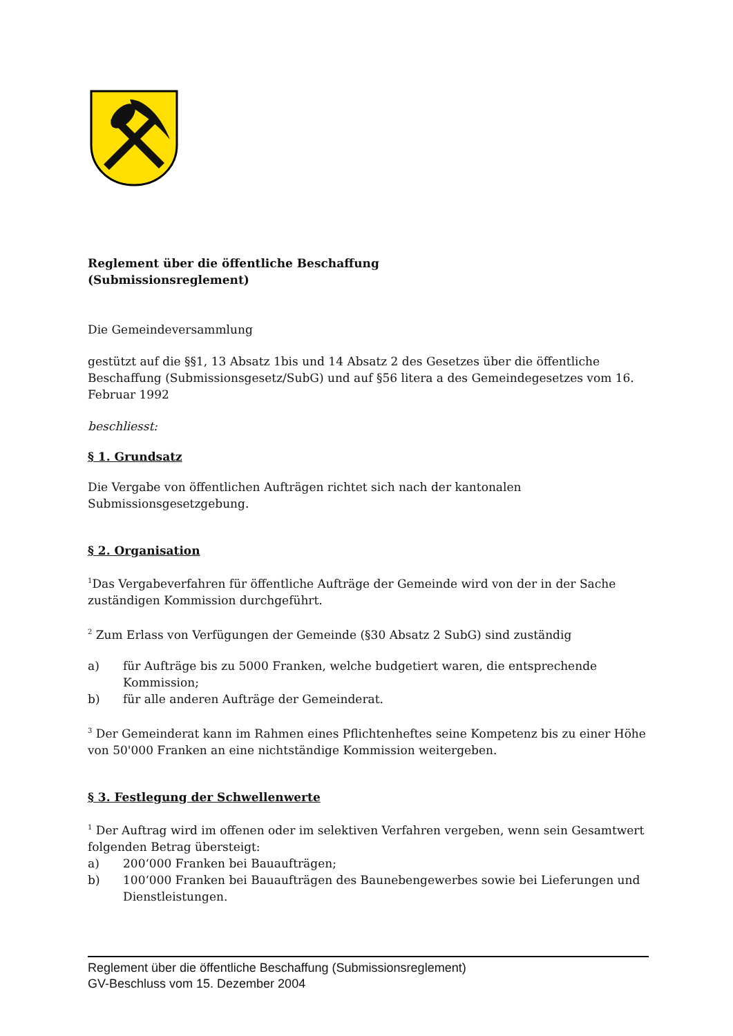Reglement über die öffentliche Beschaffung
(Submissionsreglement)
Die Gemeindeversammlung
gestützt auf die §§1, 13 Absatz 1bis und 14 Absatz 2 des Gesetzes über die öffentliche Beschaffung (Submissionsgesetz/SubG) und auf §56 litera a des Gemeindegesetzes vom 16. Februar 1992
beschliesst:
§ 1. Grundsatz
Die Vergabe von öffentlichen Aufträgen richtet sich nach der kantonalen Submissionsgesetzgebung.
§ 2. Organisation
<sup>1</sup> Das Vergabeverfahren für öffentliche Aufträge der Gemeinde wird von der in der Sache zuständigen Kommission durchgeführt.
<sup>2</sup> Zum Erlass von Verfügungen der Gemeinde (§30 Absatz 2 SubG) sind zuständig
a) für Aufträge bis zu 5000 Franken, welche budgetiert waren, die entsprechende Kommission;
b) für alle anderen Aufträge der Gemeinderat.
<sup>3</sup> Der Gemeinderat kann im Rahmen eines Pflichtenheftes seine Kompetenz bis zu einer Höhe von 50'000 Franken an eine nichtständige Kommission weitergeben.
§ 3. Festlegung der Schwellenwerte
<sup>1</sup> Der Auftrag wird im offenen oder im selektiven Verfahren vergeben, wenn sein Gesamtwert folgenden Betrag übersteigt:
a) 200‘000 Franken bei Bauaufträgen;
b) 100‘000 Franken bei Bauaufträgen des Baunebengewerbes sowie bei Lieferungen und Dienstleistungen.
Reglement über die öffentliche Beschaffung (Submissionsreglement)
GV-Beschluss vom 15. Dezember 2004